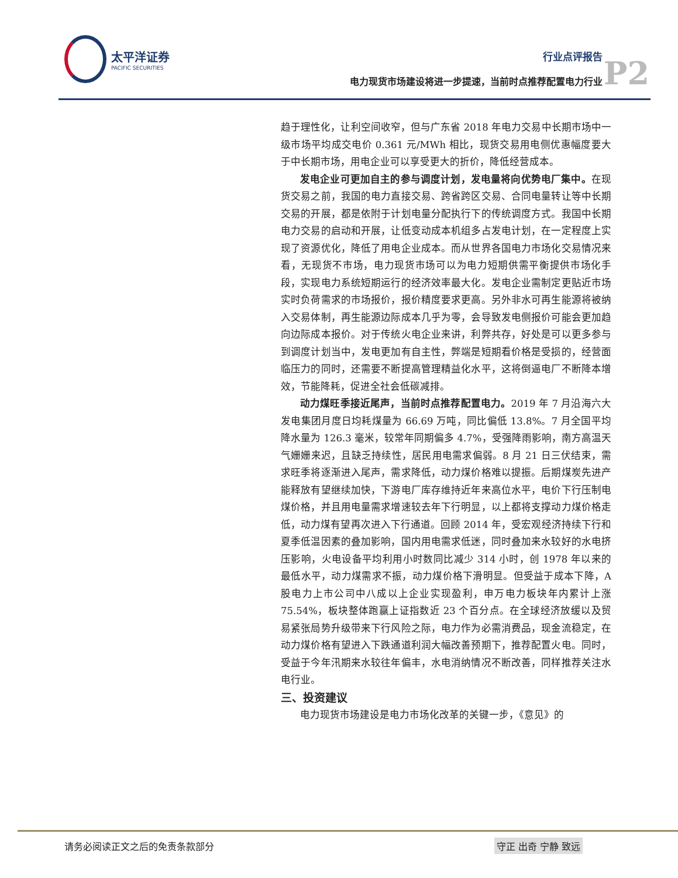太平洋证券 PACIFIC SECURITIES
行业点评报告
电力现货市场建设将进一步提速，当前时点推荐配置电力行业
P2
趋于理性化，让利空间收窄，但与广东省 2018 年电力交易中长期市场中一级市场平均成交电价 0.361 元/MWh 相比，现货交易用电侧优惠幅度要大于中长期市场，用电企业可以享受更大的折价，降低经营成本。
发电企业可更加自主的参与调度计划，发电量将向优势电厂集中。在现货交易之前，我国的电力直接交易、跨省跨区交易、合同电量转让等中长期交易的开展，都是依附于计划电量分配执行下的传统调度方式。我国中长期电力交易的启动和开展，让低变动成本机组多占发电计划，在一定程度上实现了资源优化，降低了用电企业成本。而从世界各国电力市场化交易情况来看，无现货不市场，电力现货市场可以为电力短期供需平衡提供市场化手段，实现电力系统短期运行的经济效率最大化。发电企业需制定更贴近市场实时负荷需求的市场报价，报价精度要求更高。另外非水可再生能源将被纳入交易体制，再生能源边际成本几乎为零，会导致发电侧报价可能会更加趋向边际成本报价。对于传统火电企业来讲，利弊共存，好处是可以更多参与到调度计划当中，发电更加有自主性，弊端是短期看价格是受损的，经营面临压力的同时，还需要不断提高管理精益化水平，这将倒逼电厂不断降本增效，节能降耗，促进全社会低碳减排。
动力煤旺季接近尾声，当前时点推荐配置电力。2019 年 7 月沿海六大发电集团月度日均耗煤量为 66.69 万吨，同比偏低 13.8%。7 月全国平均降水量为 126.3 毫米，较常年同期偏多 4.7%，受强降雨影响，南方高温天气姗姗来迟，且缺乏持续性，居民用电需求偏弱。8 月 21 日三伏结束，需求旺季将逐渐进入尾声，需求降低，动力煤价格难以提振。后期煤炭先进产能释放有望继续加快，下游电厂库存维持近年来高位水平，电价下行压制电煤价格，并且用电量需求增速较去年下行明显，以上都将支撑动力煤价格走低，动力煤有望再次进入下行通道。回顾 2014 年，受宏观经济持续下行和夏季低温因素的叠加影响，国内用电需求低迷，同时叠加来水较好的水电挤压影响，火电设备平均利用小时数同比减少 314 小时，创 1978 年以来的最低水平，动力煤需求不振，动力煤价格下滑明显。但受益于成本下降，A 股电力上市公司中八成以上企业实现盈利，申万电力板块年内累计上涨 75.54%，板块整体跑赢上证指数近 23 个百分点。在全球经济放缓以及贸易紧张局势升级带来下行风险之际，电力作为必需消费品，现金流稳定，在动力煤价格有望进入下跌通道利润大幅改善预期下，推荐配置火电。同时，受益于今年汛期来水较往年偏丰，水电消纳情况不断改善，同样推荐关注水电行业。
三、投资建议
电力现货市场建设是电力市场化改革的关键一步，《意见》的
请务必阅读正文之后的免责条款部分 守正 出奇 宁静 致远